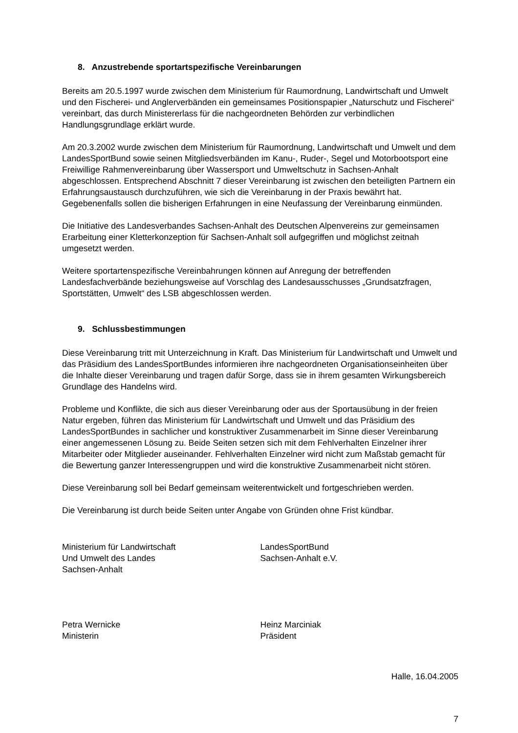8. Anzustrebende sportartspezifische Vereinbarungen
Bereits am 20.5.1997 wurde zwischen dem Ministerium für Raumordnung, Landwirtschaft und Umwelt und den Fischerei- und Anglerverbänden ein gemeinsames Positionspapier „Naturschutz und Fischerei“ vereinbart, das durch Ministererlass für die nachgeordneten Behörden zur verbindlichen Handlungsgrundlage erklärt wurde.
Am 20.3.2002 wurde zwischen dem Ministerium für Raumordnung, Landwirtschaft und Umwelt und dem LandesSportBund sowie seinen Mitgliedsverbänden im Kanu-, Ruder-, Segel und Motorbootsport eine Freiwillige Rahmenvereinbarung über Wassersport und Umweltschutz in Sachsen-Anhalt abgeschlossen. Entsprechend Abschnitt 7 dieser Vereinbarung ist zwischen den beteiligten Partnern ein Erfahrungsaustausch durchzuführen, wie sich die Vereinbarung in der Praxis bewährt hat. Gegebenenfalls sollen die bisherigen Erfahrungen in eine Neufassung der Vereinbarung einmünden.
Die Initiative des Landesverbandes Sachsen-Anhalt des Deutschen Alpenvereins zur gemeinsamen Erarbeitung einer Kletterkonzeption für Sachsen-Anhalt soll aufgegriffen und möglichst zeitnah umgesetzt werden.
Weitere sportartenspezifische Vereinbahrungen können auf Anregung der betreffenden Landesfachverbände beziehungsweise auf Vorschlag des Landesausschusses „Grundsatzfragen, Sportstätten, Umwelt“ des LSB abgeschlossen werden.
9. Schlussbestimmungen
Diese Vereinbarung tritt mit Unterzeichnung in Kraft. Das Ministerium für Landwirtschaft und Umwelt und das Präsidium des LandesSportBundes informieren ihre nachgeordneten Organisationseinheiten über die Inhalte dieser Vereinbarung und tragen dafür Sorge, dass sie in ihrem gesamten Wirkungsbereich Grundlage des Handelns wird.
Probleme und Konflikte, die sich aus dieser Vereinbarung oder aus der Sportausübung in der freien Natur ergeben, führen das Ministerium für Landwirtschaft und Umwelt und das Präsidium des LandesSportBundes in sachlicher und konstruktiver Zusammenarbeit im Sinne dieser Vereinbarung einer angemessenen Lösung zu. Beide Seiten setzen sich mit dem Fehlverhalten Einzelner ihrer Mitarbeiter oder Mitglieder auseinander. Fehlverhalten Einzelner wird nicht zum Maßstab gemacht für die Bewertung ganzer Interessengruppen und wird die konstruktive Zusammenarbeit nicht stören.
Diese Vereinbarung soll bei Bedarf gemeinsam weiterentwickelt und fortgeschrieben werden.
Die Vereinbarung ist durch beide Seiten unter Angabe von Gründen ohne Frist kündbar.
Ministerium für Landwirtschaft
Und Umwelt des Landes
Sachsen-Anhalt
LandesSportBund
Sachsen-Anhalt e.V.
Petra Wernicke
Ministerin
Heinz Marciniak
Präsident
Halle, 16.04.2005
7